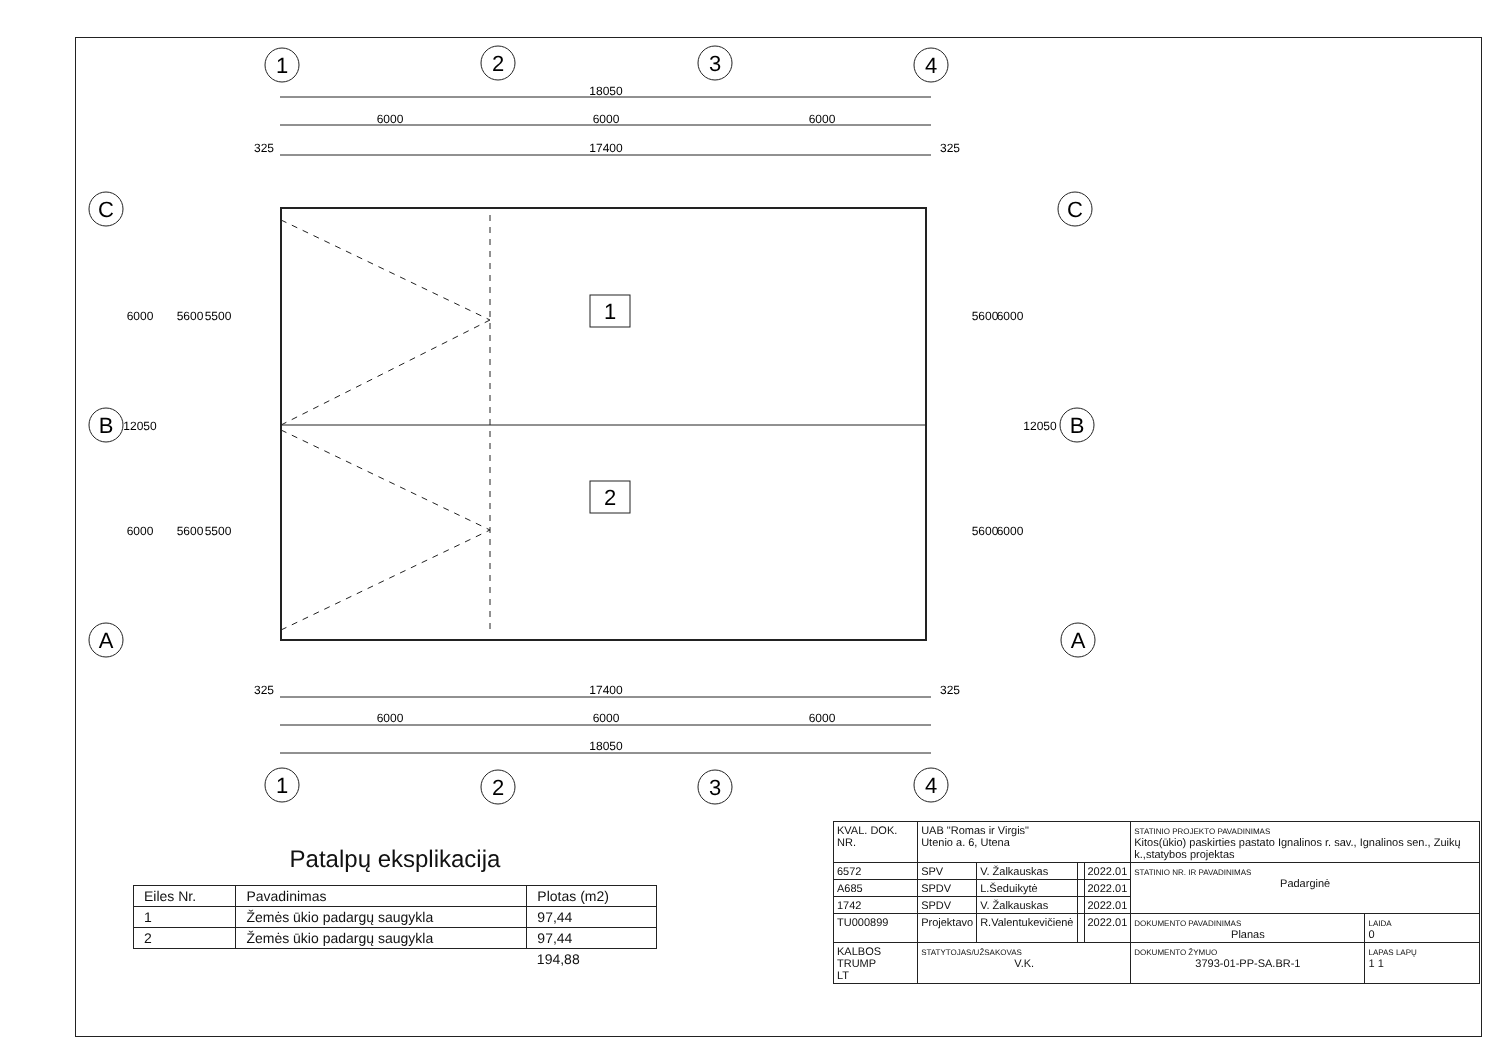1
2
3
4
1
2
3
4
C
B
A
C
B
A
1
2
18050
6000
6000
6000
325
17400
325
325
17400
325
6000
6000
6000
18050
6000
6000
12050
5600
5600
5500
5500
6000
6000
12050
5600
5600
Patalpų eksplikacija
| Eiles Nr. | Pavadinimas | Plotas (m2) |
| --- | --- | --- |
| 1 | Žemės ūkio padargų saugykla | 97,44 |
| 2 | Žemės ūkio padargų saugykla | 97,44 |
| | | 194,88 |
| KVAL. DOK. NR. | UAB "Romas ir Virgis" Utenio a. 6, Utena | | | | STATINIO PROJEKTO PAVADINIMAS Kitos(ūkio) paskirties pastato Ignalinos r. sav., Ignalinos sen., Zuikų k.,statybos projektas | |
| 6572 | SPV | V. Žalkauskas | | 2022.01 | STATINIO NR. IR PAVADINIMAS Padarginė | |
| A685 | SPDV | L.Šeduikytė | | 2022.01 | | |
| 1742 | SPDV | V. Žalkauskas | | 2022.01 | | |
| TU000899 | Projektavo | R.Valentukevičienė | | 2022.01 | DOKUMENTO PAVADINIMAS Planas | LAIDA 0 |
| KALBOS TRUMP LT | STATYTOJAS/UŽSAKOVAS V.K. | | | | DOKUMENTO ŽYMUO 3793-01-PP-SA.BR-1 | LAPAS LAPŲ 1 1 |